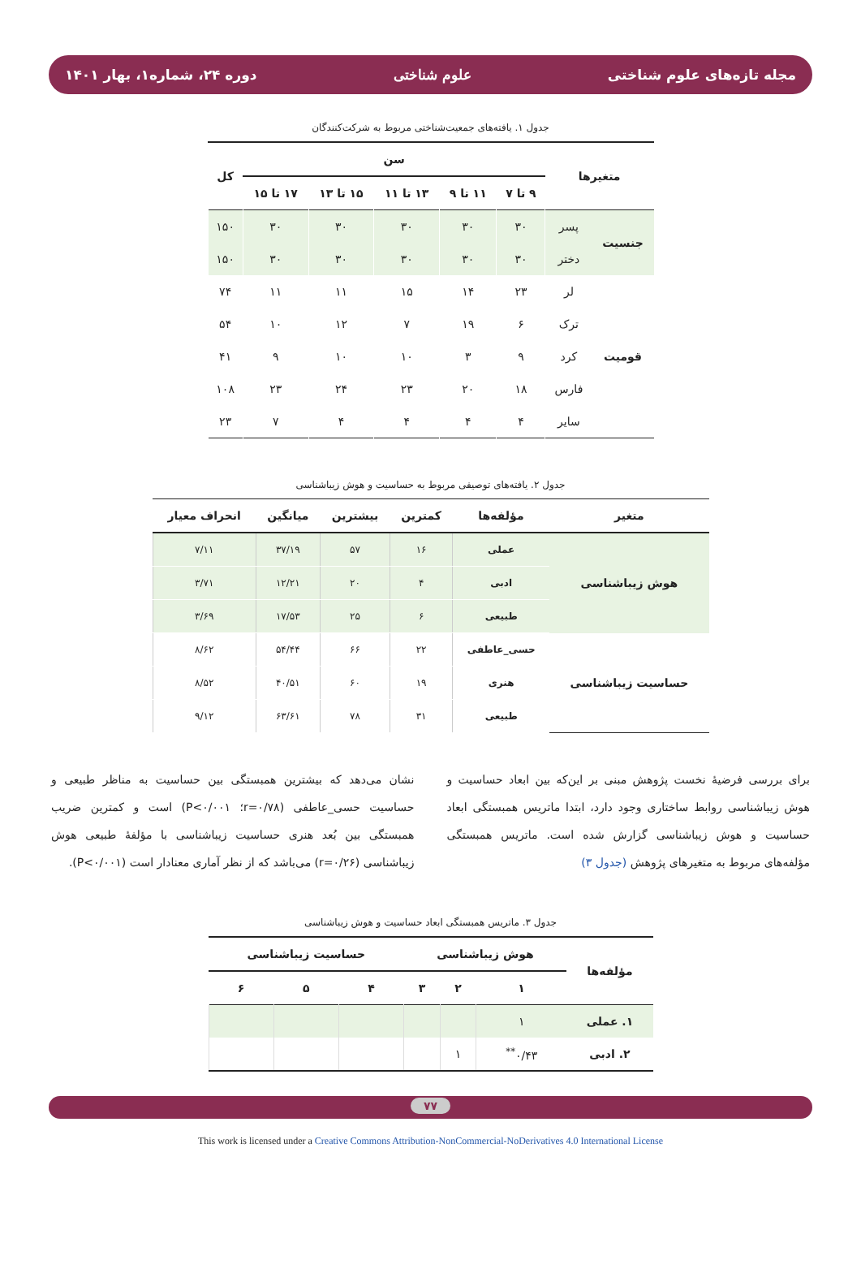مجله تازه‌های علوم شناختی علوم شناختی دوره ۲۴، شماره۱، بهار ۱۴۰۱
جدول ۱. یافته‌های جمعیت‌شناختی مربوط به شرکت‌کنندگان
| متغیرها | | سن | | | | | کل |
| --- | --- | --- | --- | --- | --- | --- | --- |
| | | ۹ تا ۷ | ۱۱ تا ۹ | ۱۳ تا ۱۱ | ۱۵ تا ۱۳ | ۱۷ تا ۱۵ | |
| جنسیت | پسر | ۳۰ | ۳۰ | ۳۰ | ۳۰ | ۳۰ | ۱۵۰ |
| | دختر | ۳۰ | ۳۰ | ۳۰ | ۳۰ | ۳۰ | ۱۵۰ |
| قومیت | لر | ۲۳ | ۱۴ | ۱۵ | ۱۱ | ۱۱ | ۷۴ |
| | ترک | ۶ | ۱۹ | ۷ | ۱۲ | ۱۰ | ۵۴ |
| | کرد | ۹ | ۳ | ۱۰ | ۱۰ | ۹ | ۴۱ |
| | فارس | ۱۸ | ۲۰ | ۲۳ | ۲۴ | ۲۳ | ۱۰۸ |
| | سایر | ۴ | ۴ | ۴ | ۴ | ۷ | ۲۳ |
جدول ۲. یافته‌های توصیفی مربوط به حساسیت و هوش زیباشناسی
| متغیر | مؤلفه‌ها | کمترین | بیشترین | میانگین | انحراف معیار |
| --- | --- | --- | --- | --- | --- |
| هوش زیباشناسی | عملی | ۱۶ | ۵۷ | ۳۷/۱۹ | ۷/۱۱ |
| | ادبی | ۴ | ۲۰ | ۱۲/۲۱ | ۳/۷۱ |
| | طبیعی | ۶ | ۲۵ | ۱۷/۵۳ | ۳/۶۹ |
| حساسیت زیباشناسی | حسی_عاطفی | ۲۲ | ۶۶ | ۵۴/۴۴ | ۸/۶۲ |
| | هنری | ۱۹ | ۶۰ | ۴۰/۵۱ | ۸/۵۲ |
| | طبیعی | ۳۱ | ۷۸ | ۶۳/۶۱ | ۹/۱۲ |
برای بررسی فرضیهٔ نخست پژوهش مبنی بر این‌که بین ابعاد حساسیت و هوش زیباشناسی روابط ساختاری وجود دارد، ابتدا ماتریس همبستگی ابعاد حساسیت و هوش زیباشناسی گزارش شده است. ماتریس همبستگی مؤلفه‌های مربوط به متغیرهای پژوهش (جدول ۳)
نشان می‌دهد که بیشترین همبستگی بین حساسیت به مناظر طبیعی و حساسیت حسی_عاطفی (r=۰/۷۸؛ P<۰/۰۰۱) است و کمترین ضریب همبستگی بین بُعد هنری حساسیت زیباشناسی با مؤلفهٔ طبیعی هوش زیباشناسی (r=۰/۲۶) می‌باشد که از نظر آماری معنادار است (P<۰/۰۰۱).
جدول ۳. ماتریس همبستگی ابعاد حساسیت و هوش زیباشناسی
| مؤلفه‌ها | هوش زیباشناسی | | | حساسیت زیباشناسی | | |
| --- | --- | --- | --- | --- | --- | --- |
| | ۱ | ۲ | ۳ | ۴ | ۵ | ۶ |
| ۱. عملی | ۱ | | | | | |
| ۲. ادبی | ۰/۴۳<sup>**</sup> | ۱ | | | | |
۷۷
This work is licensed under a Creative Commons Attribution-NonCommercial-NoDerivatives 4.0 International License